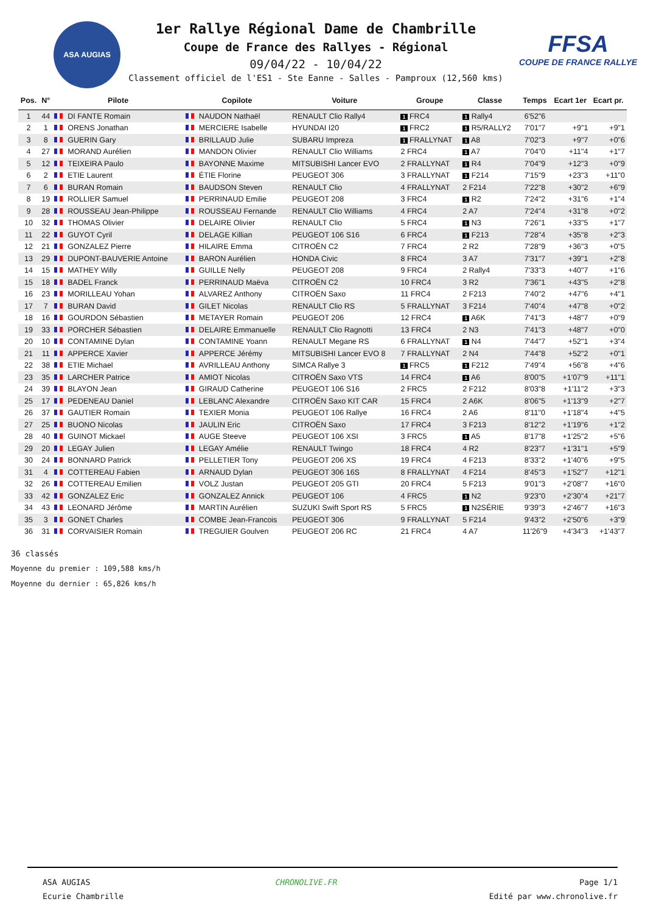ASA AUGIAS
1er Rallye Régional Dame de Chambrille
Coupe de France des Rallyes - Régional
09/04/22 - 10/04/22
Classement officiel de l'ES1 - Ste Eanne - Salles - Pamproux (12,560 kms)
FFSA
COUPE DE FRANCE RALLYE
| Pos. | N° | Pilote | Copilote | Voiture | Groupe | Classe | Temps | Ecart 1er | Ecart pr. |
| --- | --- | --- | --- | --- | --- | --- | --- | --- | --- |
| 1 | 44 | DI FANTE Romain | NAUDON Nathaël | RENAULT Clio Rally4 | 1 FRC4 | 1 Rally4 | 6'52"6 | | |
| 2 | 1 | ORENS Jonathan | MERCIERE Isabelle | HYUNDAI I20 | 1 FRC2 | 1 R5/RALLY2 | 7'01"7 | +9"1 | +9"1 |
| 3 | 8 | GUERIN Gary | BRILLAUD Julie | SUBARU Impreza | 1 FRALLYNAT | 1 A8 | 7'02"3 | +9"7 | +0"6 |
| 4 | 27 | MORAND Aurélien | MANDON Olivier | RENAULT Clio Williams | 2 FRC4 | 1 A7 | 7'04"0 | +11"4 | +1"7 |
| 5 | 12 | TEIXEIRA Paulo | BAYONNE Maxime | MITSUBISHI Lancer EVO | 2 FRALLYNAT | 1 R4 | 7'04"9 | +12"3 | +0"9 |
| 6 | 2 | ETIE Laurent | ÉTIE Florine | PEUGEOT 306 | 3 FRALLYNAT | 1 F214 | 7'15"9 | +23"3 | +11"0 |
| 7 | 6 | BURAN Romain | BAUDSON Steven | RENAULT Clio | 4 FRALLYNAT | 2 F214 | 7'22"8 | +30"2 | +6"9 |
| 8 | 19 | ROLLIER Samuel | PERRINAUD Emilie | PEUGEOT 208 | 3 FRC4 | 1 R2 | 7'24"2 | +31"6 | +1"4 |
| 9 | 28 | ROUSSEAU Jean-Philippe | ROUSSEAU Fernande | RENAULT Clio Williams | 4 FRC4 | 2 A7 | 7'24"4 | +31"8 | +0"2 |
| 10 | 32 | THOMAS Olivier | DELAIRE Olivier | RENAULT Clio | 5 FRC4 | 1 N3 | 7'26"1 | +33"5 | +1"7 |
| 11 | 22 | GUYOT Cyril | DELAGE Killian | PEUGEOT 106 S16 | 6 FRC4 | 1 F213 | 7'28"4 | +35"8 | +2"3 |
| 12 | 21 | GONZALEZ Pierre | HILAIRE Emma | CITROËN C2 | 7 FRC4 | 2 R2 | 7'28"9 | +36"3 | +0"5 |
| 13 | 29 | DUPONT-BAUVERIE Antoine | BARON Aurélien | HONDA Civic | 8 FRC4 | 3 A7 | 7'31"7 | +39"1 | +2"8 |
| 14 | 15 | MATHEY Willy | GUILLE Nelly | PEUGEOT 208 | 9 FRC4 | 2 Rally4 | 7'33"3 | +40"7 | +1"6 |
| 15 | 18 | BADEL Franck | PERRINAUD Maëva | CITROËN C2 | 10 FRC4 | 3 R2 | 7'36"1 | +43"5 | +2"8 |
| 16 | 23 | MORILLEAU Yohan | ALVAREZ Anthony | CITROËN Saxo | 11 FRC4 | 2 F213 | 7'40"2 | +47"6 | +4"1 |
| 17 | 7 | BURAN David | GILET Nicolas | RENAULT Clio RS | 5 FRALLYNAT | 3 F214 | 7'40"4 | +47"8 | +0"2 |
| 18 | 16 | GOURDON Sébastien | METAYER Romain | PEUGEOT 206 | 12 FRC4 | 1 A6K | 7'41"3 | +48"7 | +0"9 |
| 19 | 33 | PORCHER Sébastien | DELAIRE Emmanuelle | RENAULT Clio Ragnotti | 13 FRC4 | 2 N3 | 7'41"3 | +48"7 | +0"0 |
| 20 | 10 | CONTAMINE Dylan | CONTAMINE Yoann | RENAULT Megane RS | 6 FRALLYNAT | 1 N4 | 7'44"7 | +52"1 | +3"4 |
| 21 | 11 | APPERCE Xavier | APPERCE Jérémy | MITSUBISHI Lancer EVO 8 | 7 FRALLYNAT | 2 N4 | 7'44"8 | +52"2 | +0"1 |
| 22 | 38 | ETIE Michael | AVRILLEAU Anthony | SIMCA Rallye 3 | 1 FRC5 | 1 F212 | 7'49"4 | +56"8 | +4"6 |
| 23 | 35 | LARCHER Patrice | AMIOT Nicolas | CITROËN Saxo VTS | 14 FRC4 | 1 A6 | 8'00"5 | +1'07"9 | +11"1 |
| 24 | 39 | BLAYON Jean | GIRAUD Catherine | PEUGEOT 106 S16 | 2 FRC5 | 2 F212 | 8'03"8 | +1'11"2 | +3"3 |
| 25 | 17 | PEDENEAU Daniel | LEBLANC Alexandre | CITROËN Saxo KIT CAR | 15 FRC4 | 2 A6K | 8'06"5 | +1'13"9 | +2"7 |
| 26 | 37 | GAUTIER Romain | TEXIER Monia | PEUGEOT 106 Rallye | 16 FRC4 | 2 A6 | 8'11"0 | +1'18"4 | +4"5 |
| 27 | 25 | BUONO Nicolas | JAULIN Eric | CITROËN Saxo | 17 FRC4 | 3 F213 | 8'12"2 | +1'19"6 | +1"2 |
| 28 | 40 | GUINOT Mickael | AUGE Steeve | PEUGEOT 106 XSI | 3 FRC5 | 1 A5 | 8'17"8 | +1'25"2 | +5"6 |
| 29 | 20 | LEGAY Julien | LEGAY Amélie | RENAULT Twingo | 18 FRC4 | 4 R2 | 8'23"7 | +1'31"1 | +5"9 |
| 30 | 24 | BONNARD Patrick | PELLETIER Tony | PEUGEOT 206 XS | 19 FRC4 | 4 F213 | 8'33"2 | +1'40"6 | +9"5 |
| 31 | 4 | COTTEREAU Fabien | ARNAUD Dylan | PEUGEOT 306 16S | 8 FRALLYNAT | 4 F214 | 8'45"3 | +1'52"7 | +12"1 |
| 32 | 26 | COTTEREAU Emilien | VOLZ Justan | PEUGEOT 205 GTI | 20 FRC4 | 5 F213 | 9'01"3 | +2'08"7 | +16"0 |
| 33 | 42 | GONZALEZ Eric | GONZALEZ Annick | PEUGEOT 106 | 4 FRC5 | 1 N2 | 9'23"0 | +2'30"4 | +21"7 |
| 34 | 43 | LEONARD Jérôme | MARTIN Aurélien | SUZUKI Swift Sport RS | 5 FRC5 | 1 N2SÉRIE | 9'39"3 | +2'46"7 | +16"3 |
| 35 | 3 | GONET Charles | COMBE Jean-Francois | PEUGEOT 306 | 9 FRALLYNAT | 5 F214 | 9'43"2 | +2'50"6 | +3"9 |
| 36 | 31 | CORVAISIER Romain | TREGUIER Goulven | PEUGEOT 206 RC | 21 FRC4 | 4 A7 | 11'26"9 | +4'34"3 | +1'43"7 |
36 classés
Moyenne du premier : 109,588 kms/h
Moyenne du dernier : 65,826 kms/h
ASA AUGIAS
Ecurie Chambrille
CHRONOLIVE.FR Page 1/1
Edité par www.chronolive.fr